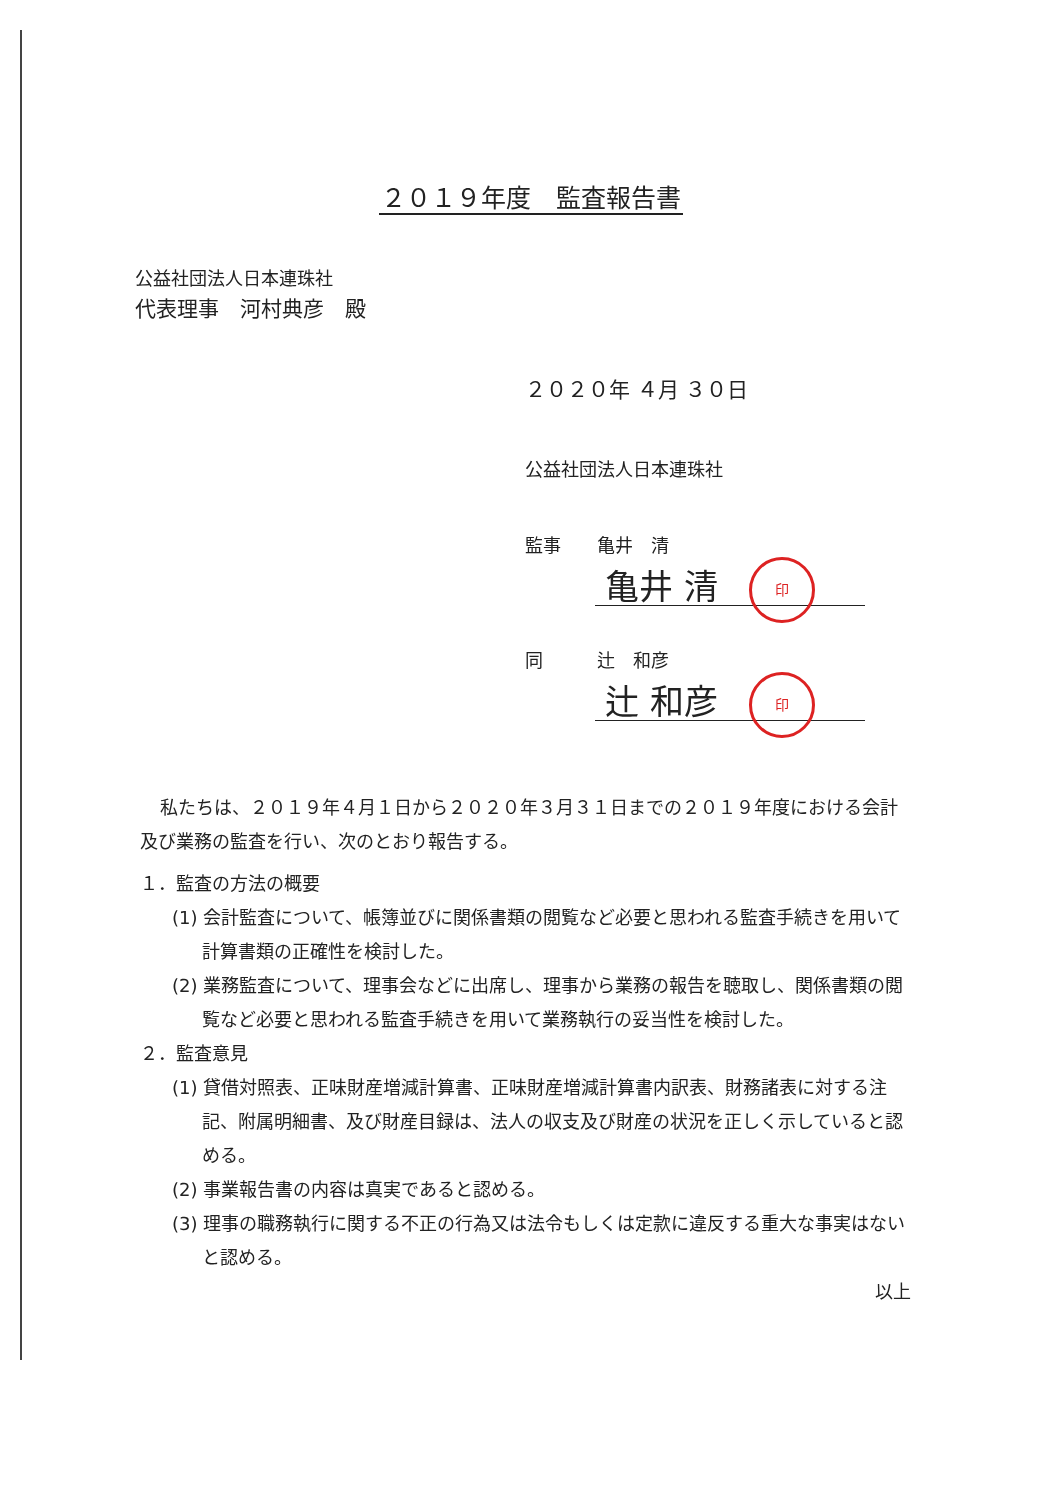２０１９年度　監査報告書
公益社団法人日本連珠社
代表理事　河村典彦　殿
２０２０年 ４月 ３０日
公益社団法人日本連珠社
監事　　亀井　清
亀井 清 印
同　　　辻　和彦
辻 和彦 印
私たちは、２０１９年４月１日から２０２０年３月３１日までの２０１９年度における会計及び業務の監査を行い、次のとおり報告する。
１．監査の方法の概要
(1) 会計監査について、帳簿並びに関係書類の閲覧など必要と思われる監査手続きを用いて計算書類の正確性を検討した。
(2) 業務監査について、理事会などに出席し、理事から業務の報告を聴取し、関係書類の閲覧など必要と思われる監査手続きを用いて業務執行の妥当性を検討した。
２．監査意見
(1) 貸借対照表、正味財産増減計算書、正味財産増減計算書内訳表、財務諸表に対する注記、附属明細書、及び財産目録は、法人の収支及び財産の状況を正しく示していると認める。
(2) 事業報告書の内容は真実であると認める。
(3) 理事の職務執行に関する不正の行為又は法令もしくは定款に違反する重大な事実はないと認める。
以上